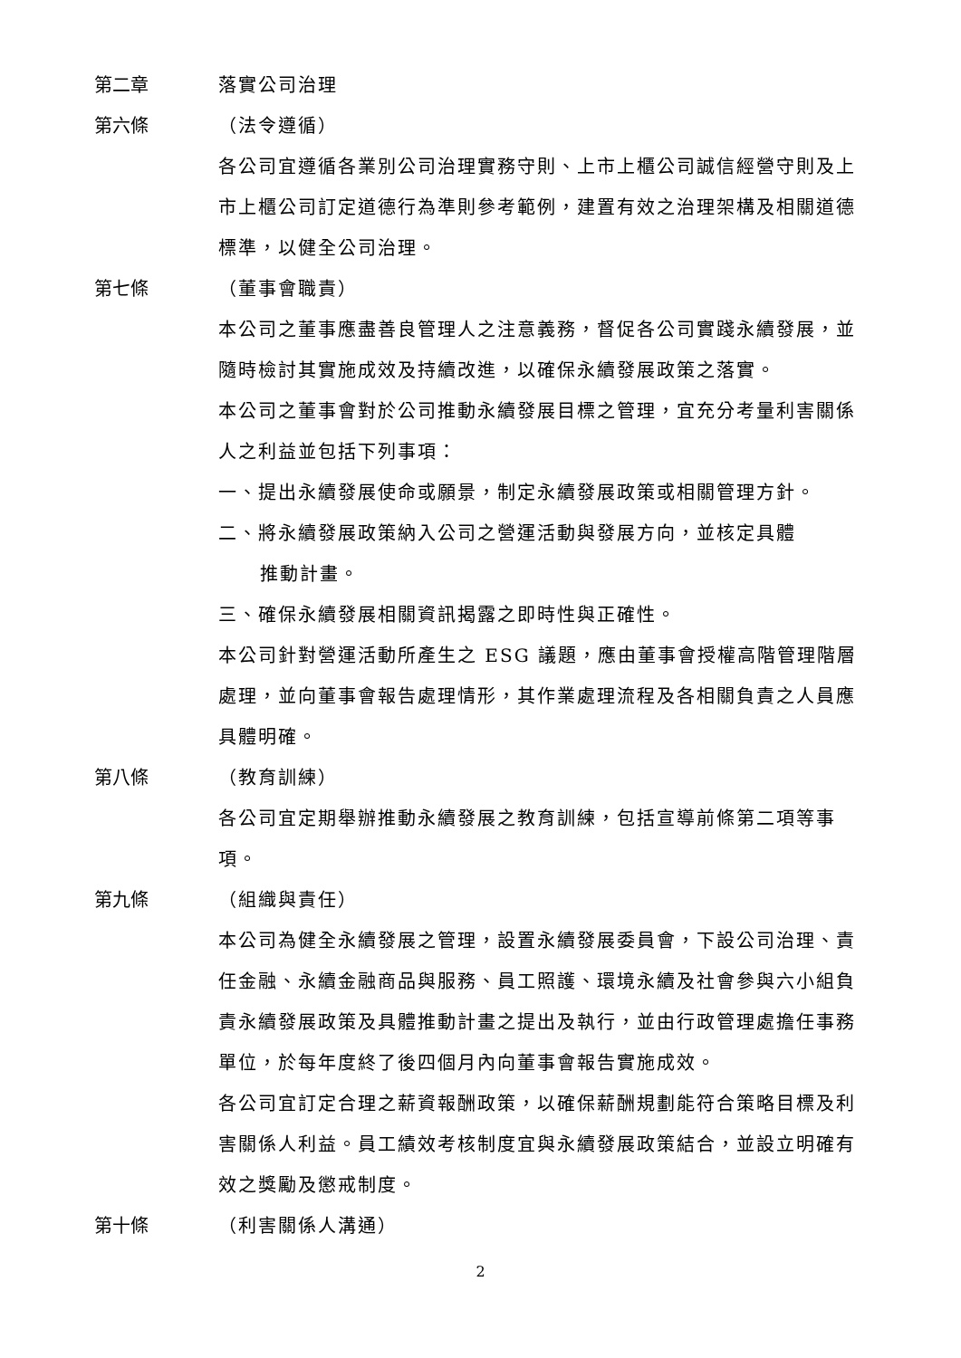第二章 落實公司治理
第六條 （法令遵循）
各公司宜遵循各業別公司治理實務守則、上市上櫃公司誠信經營守則及上市上櫃公司訂定道德行為準則參考範例，建置有效之治理架構及相關道德標準，以健全公司治理。
第七條 （董事會職責）
本公司之董事應盡善良管理人之注意義務，督促各公司實踐永續發展，並隨時檢討其實施成效及持續改進，以確保永續發展政策之落實。
本公司之董事會對於公司推動永續發展目標之管理，宜充分考量利害關係人之利益並包括下列事項：
一、提出永續發展使命或願景，制定永續發展政策或相關管理方針。
二、將永續發展政策納入公司之營運活動與發展方向，並核定具體
推動計畫。
三、確保永續發展相關資訊揭露之即時性與正確性。
本公司針對營運活動所產生之 ESG 議題，應由董事會授權高階管理階層處理，並向董事會報告處理情形，其作業處理流程及各相關負責之人員應具體明確。
第八條 （教育訓練）
各公司宜定期舉辦推動永續發展之教育訓練，包括宣導前條第二項等事項。
第九條 （組織與責任）
本公司為健全永續發展之管理，設置永續發展委員會，下設公司治理、責任金融、永續金融商品與服務、員工照護、環境永續及社會參與六小組負責永續發展政策及具體推動計畫之提出及執行，並由行政管理處擔任事務單位，於每年度終了後四個月內向董事會報告實施成效。
各公司宜訂定合理之薪資報酬政策，以確保薪酬規劃能符合策略目標及利害關係人利益。員工績效考核制度宜與永續發展政策結合，並設立明確有效之獎勵及懲戒制度。
第十條 （利害關係人溝通）
2